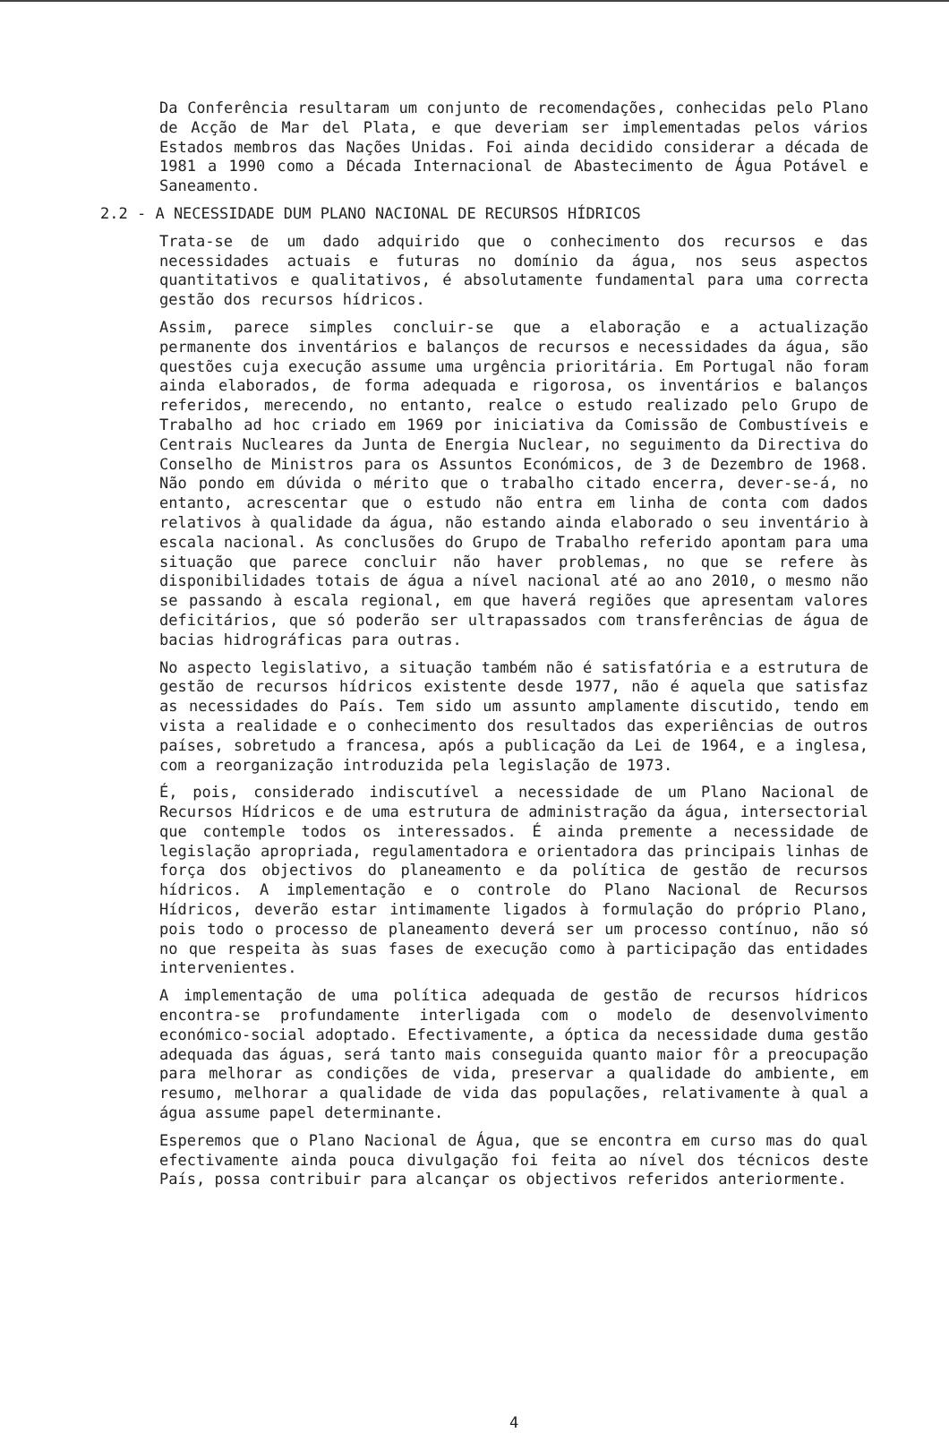Da Conferência resultaram um conjunto de recomendações, conhecidas pelo Plano de Acção de Mar del Plata, e que deveriam ser implementadas pelos vários Estados membros das Nações Unidas. Foi ainda decidido considerar a década de 1981 a 1990 como a Década Internacional de Abastecimento de Água Potável e Saneamento.
2.2 - A NECESSIDADE DUM PLANO NACIONAL DE RECURSOS HÍDRICOS
Trata-se de um dado adquirido que o conhecimento dos recursos e das necessidades actuais e futuras no domínio da água, nos seus aspectos quantitativos e qualitativos, é absolutamente fundamental para uma correcta gestão dos recursos hídricos.
Assim, parece simples concluir-se que a elaboração e a actualização permanente dos inventários e balanços de recursos e necessidades da água, são questões cuja execução assume uma urgência prioritária. Em Portugal não foram ainda elaborados, de forma adequada e rigorosa, os inventários e balanços referidos, merecendo, no entanto, realce o estudo realizado pelo Grupo de Trabalho ad hoc criado em 1969 por iniciativa da Comissão de Combustíveis e Centrais Nucleares da Junta de Energia Nuclear, no seguimento da Directiva do Conselho de Ministros para os Assuntos Económicos, de 3 de Dezembro de 1968. Não pondo em dúvida o mérito que o trabalho citado encerra, dever-se-á, no entanto, acrescentar que o estudo não entra em linha de conta com dados relativos à qualidade da água, não estando ainda elaborado o seu inventário à escala nacional. As conclusões do Grupo de Trabalho referido apontam para uma situação que parece concluir não haver problemas, no que se refere às disponibilidades totais de água a nível nacional até ao ano 2010, o mesmo não se passando à escala regional, em que haverá regiões que apresentam valores deficitários, que só poderão ser ultrapassados com transferências de água de bacias hidrográficas para outras.
No aspecto legislativo, a situação também não é satisfatória e a estrutura de gestão de recursos hídricos existente desde 1977, não é aquela que satisfaz as necessidades do País. Tem sido um assunto amplamente discutido, tendo em vista a realidade e o conhecimento dos resultados das experiências de outros países, sobretudo a francesa, após a publicação da Lei de 1964, e a inglesa, com a reorganização introduzida pela legislação de 1973.
É, pois, considerado indiscutível a necessidade de um Plano Nacional de Recursos Hídricos e de uma estrutura de administração da água, intersectorial que contemple todos os interessados. É ainda premente a necessidade de legislação apropriada, regulamentadora e orientadora das principais linhas de força dos objectivos do planeamento e da política de gestão de recursos hídricos. A implementação e o controle do Plano Nacional de Recursos Hídricos, deverão estar intimamente ligados à formulação do próprio Plano, pois todo o processo de planeamento deverá ser um processo contínuo, não só no que respeita às suas fases de execução como à participação das entidades intervenientes.
A implementação de uma política adequada de gestão de recursos hídricos encontra-se profundamente interligada com o modelo de desenvolvimento económico-social adoptado. Efectivamente, a óptica da necessidade duma gestão adequada das águas, será tanto mais conseguida quanto maior fôr a preocupação para melhorar as condições de vida, preservar a qualidade do ambiente, em resumo, melhorar a qualidade de vida das populações, relativamente à qual a água assume papel determinante.
Esperemos que o Plano Nacional de Água, que se encontra em curso mas do qual efectivamente ainda pouca divulgação foi feita ao nível dos técnicos deste País, possa contribuir para alcançar os objectivos referidos anteriormente.
4